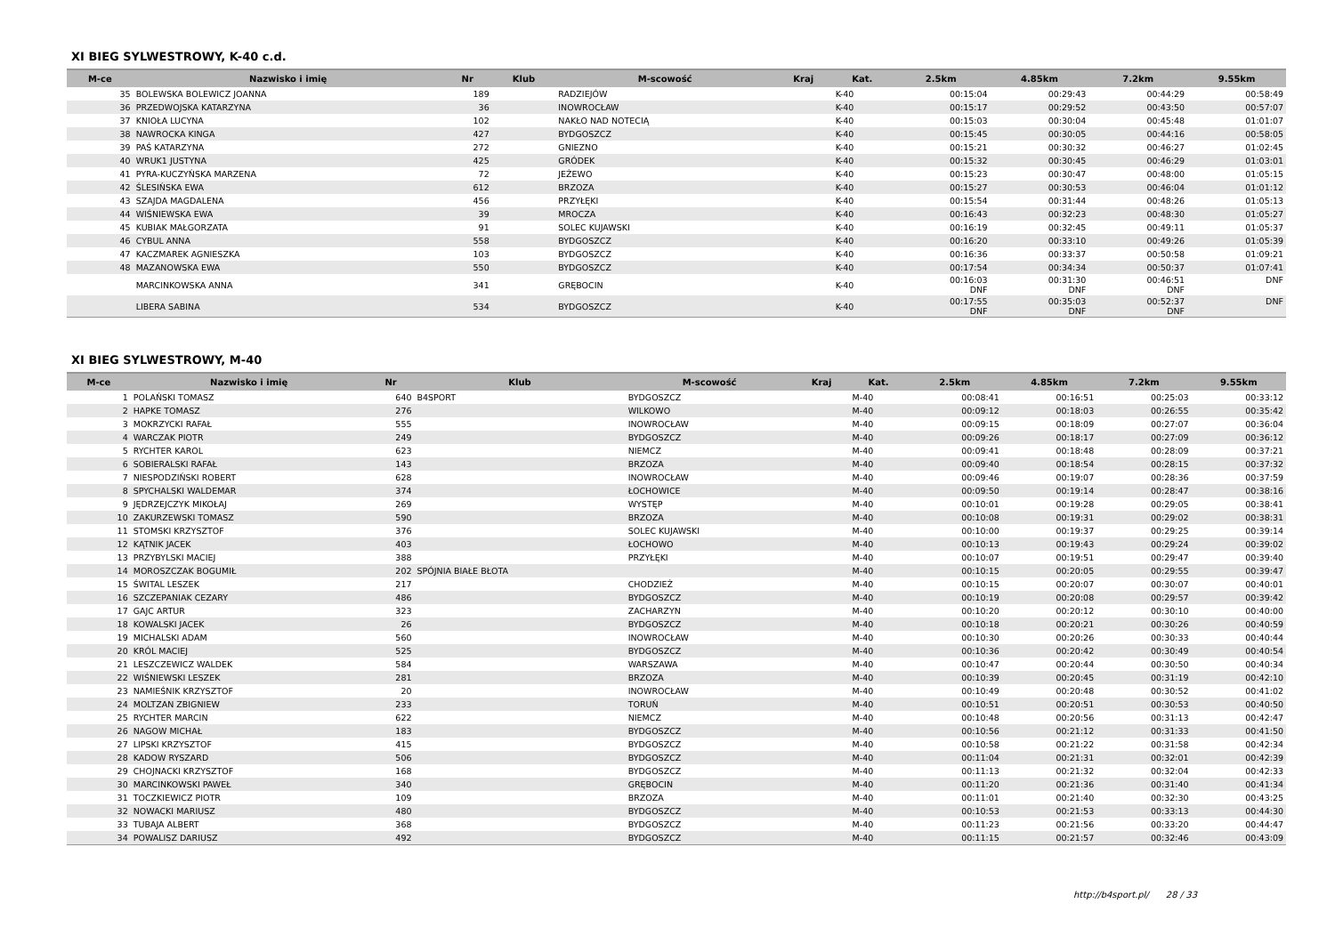XI BIEG SYLWESTROWY, K-40 c.d.
| M-ce | Nazwisko i imię | Nr | Klub | M-scowość | Kraj | Kat. | 2.5km | 4.85km | 7.2km | 9.55km |
| --- | --- | --- | --- | --- | --- | --- | --- | --- | --- | --- |
| 35 | BOLEWSKA BOLEWICZ JOANNA | 189 | | RADZIEJÓW | | K-40 | 00:15:04 | 00:29:43 | 00:44:29 | 00:58:49 |
| 36 | PRZEDWOJSKA KATARZYNA | 36 | | INOWROCŁAW | | K-40 | 00:15:17 | 00:29:52 | 00:43:50 | 00:57:07 |
| 37 | KNIOŁA LUCYNA | 102 | | NAKŁO NAD NOTECIĄ | | K-40 | 00:15:03 | 00:30:04 | 00:45:48 | 01:01:07 |
| 38 | NAWROCKA KINGA | 427 | | BYDGOSZCZ | | K-40 | 00:15:45 | 00:30:05 | 00:44:16 | 00:58:05 |
| 39 | PAŚ KATARZYNA | 272 | | GNIEZNO | | K-40 | 00:15:21 | 00:30:32 | 00:46:27 | 01:02:45 |
| 40 | WRUK1 JUSTYNA | 425 | | GRÓDEK | | K-40 | 00:15:32 | 00:30:45 | 00:46:29 | 01:03:01 |
| 41 | PYRA-KUCZYŃSKA MARZENA | 72 | | JEŻEWO | | K-40 | 00:15:23 | 00:30:47 | 00:48:00 | 01:05:15 |
| 42 | ŚLESIŃSKA EWA | 612 | | BRZOZA | | K-40 | 00:15:27 | 00:30:53 | 00:46:04 | 01:01:12 |
| 43 | SZAJDA MAGDALENA | 456 | | PRZYŁĘKI | | K-40 | 00:15:54 | 00:31:44 | 00:48:26 | 01:05:13 |
| 44 | WIŚNIEWSKA EWA | 39 | | MROCZA | | K-40 | 00:16:43 | 00:32:23 | 00:48:30 | 01:05:27 |
| 45 | KUBIAK MAŁGORZATA | 91 | | SOLEC KUJAWSKI | | K-40 | 00:16:19 | 00:32:45 | 00:49:11 | 01:05:37 |
| 46 | CYBUL ANNA | 558 | | BYDGOSZCZ | | K-40 | 00:16:20 | 00:33:10 | 00:49:26 | 01:05:39 |
| 47 | KACZMAREK AGNIESZKA | 103 | | BYDGOSZCZ | | K-40 | 00:16:36 | 00:33:37 | 00:50:58 | 01:09:21 |
| 48 | MAZANOWSKA EWA | 550 | | BYDGOSZCZ | | K-40 | 00:17:54 | 00:34:34 | 00:50:37 | 01:07:41 |
| | MARCINKOWSKA ANNA | 341 | | GRĘBOCIN | | K-40 | 00:16:03 DNF | 00:31:30 DNF | 00:46:51 DNF | DNF |
| | LIBERA SABINA | 534 | | BYDGOSZCZ | | K-40 | 00:17:55 DNF | 00:35:03 DNF | 00:52:37 DNF | DNF |
XI BIEG SYLWESTROWY, M-40
| M-ce | Nazwisko i imię | Nr | Klub | M-scowość | Kraj | Kat. | 2.5km | 4.85km | 7.2km | 9.55km |
| --- | --- | --- | --- | --- | --- | --- | --- | --- | --- | --- |
| 1 | POLAŃSKI TOMASZ | 640 | B4SPORT | BYDGOSZCZ | | M-40 | 00:08:41 | 00:16:51 | 00:25:03 | 00:33:12 |
| 2 | HAPKE TOMASZ | 276 | | WILKOWO | | M-40 | 00:09:12 | 00:18:03 | 00:26:55 | 00:35:42 |
| 3 | MOKRZYCKI RAFAŁ | 555 | | INOWROCŁAW | | M-40 | 00:09:15 | 00:18:09 | 00:27:07 | 00:36:04 |
| 4 | WARCZAK PIOTR | 249 | | BYDGOSZCZ | | M-40 | 00:09:26 | 00:18:17 | 00:27:09 | 00:36:12 |
| 5 | RYCHTER KAROL | 623 | | NIEMCZ | | M-40 | 00:09:41 | 00:18:48 | 00:28:09 | 00:37:21 |
| 6 | SOBIERALSKI RAFAŁ | 143 | | BRZOZA | | M-40 | 00:09:40 | 00:18:54 | 00:28:15 | 00:37:32 |
| 7 | NIESPODZIŃSKI ROBERT | 628 | | INOWROCŁAW | | M-40 | 00:09:46 | 00:19:07 | 00:28:36 | 00:37:59 |
| 8 | SPYCHALSKI WALDEMAR | 374 | | ŁOCHOWICE | | M-40 | 00:09:50 | 00:19:14 | 00:28:47 | 00:38:16 |
| 9 | JĘDRZEJCZYK MIKOŁAJ | 269 | | WYSTĘP | | M-40 | 00:10:01 | 00:19:28 | 00:29:05 | 00:38:41 |
| 10 | ZAKURZEWSKI TOMASZ | 590 | | BRZOZA | | M-40 | 00:10:08 | 00:19:31 | 00:29:02 | 00:38:31 |
| 11 | STOMSKI KRZYSZTOF | 376 | | SOLEC KUJAWSKI | | M-40 | 00:10:00 | 00:19:37 | 00:29:25 | 00:39:14 |
| 12 | KĄTNIK JACEK | 403 | | ŁOCHOWO | | M-40 | 00:10:13 | 00:19:43 | 00:29:24 | 00:39:02 |
| 13 | PRZYBYLSKI MACIEJ | 388 | | PRZYŁĘKI | | M-40 | 00:10:07 | 00:19:51 | 00:29:47 | 00:39:40 |
| 14 | MOROSZCZAK BOGUMIŁ | 202 | SPÓJNIA BIAŁE BŁOTA | | | M-40 | 00:10:15 | 00:20:05 | 00:29:55 | 00:39:47 |
| 15 | ŚWITAL LESZEK | 217 | | CHODZIEŻ | | M-40 | 00:10:15 | 00:20:07 | 00:30:07 | 00:40:01 |
| 16 | SZCZEPANIAK CEZARY | 486 | | BYDGOSZCZ | | M-40 | 00:10:19 | 00:20:08 | 00:29:57 | 00:39:42 |
| 17 | GAJC ARTUR | 323 | | ZACHARZYN | | M-40 | 00:10:20 | 00:20:12 | 00:30:10 | 00:40:00 |
| 18 | KOWALSKI JACEK | 26 | | BYDGOSZCZ | | M-40 | 00:10:18 | 00:20:21 | 00:30:26 | 00:40:59 |
| 19 | MICHALSKI ADAM | 560 | | INOWROCŁAW | | M-40 | 00:10:30 | 00:20:26 | 00:30:33 | 00:40:44 |
| 20 | KRÓL MACIEJ | 525 | | BYDGOSZCZ | | M-40 | 00:10:36 | 00:20:42 | 00:30:49 | 00:40:54 |
| 21 | LESZCZEWICZ WALDEK | 584 | | WARSZAWA | | M-40 | 00:10:47 | 00:20:44 | 00:30:50 | 00:40:34 |
| 22 | WIŚNIEWSKI LESZEK | 281 | | BRZOZA | | M-40 | 00:10:39 | 00:20:45 | 00:31:19 | 00:42:10 |
| 23 | NAMIEŚNIK KRZYSZTOF | 20 | | INOWROCŁAW | | M-40 | 00:10:49 | 00:20:48 | 00:30:52 | 00:41:02 |
| 24 | MOLTZAN ZBIGNIEW | 233 | | TORUŃ | | M-40 | 00:10:51 | 00:20:51 | 00:30:53 | 00:40:50 |
| 25 | RYCHTER MARCIN | 622 | | NIEMCZ | | M-40 | 00:10:48 | 00:20:56 | 00:31:13 | 00:42:47 |
| 26 | NAGOW MICHAŁ | 183 | | BYDGOSZCZ | | M-40 | 00:10:56 | 00:21:12 | 00:31:33 | 00:41:50 |
| 27 | LIPSKI KRZYSZTOF | 415 | | BYDGOSZCZ | | M-40 | 00:10:58 | 00:21:22 | 00:31:58 | 00:42:34 |
| 28 | KADOW RYSZARD | 506 | | BYDGOSZCZ | | M-40 | 00:11:04 | 00:21:31 | 00:32:01 | 00:42:39 |
| 29 | CHOJNACKI KRZYSZTOF | 168 | | BYDGOSZCZ | | M-40 | 00:11:13 | 00:21:32 | 00:32:04 | 00:42:33 |
| 30 | MARCINKOWSKI PAWEŁ | 340 | | GRĘBOCIN | | M-40 | 00:11:20 | 00:21:36 | 00:31:40 | 00:41:34 |
| 31 | TOCZKIEWICZ PIOTR | 109 | | BRZOZA | | M-40 | 00:11:01 | 00:21:40 | 00:32:30 | 00:43:25 |
| 32 | NOWACKI MARIUSZ | 480 | | BYDGOSZCZ | | M-40 | 00:10:53 | 00:21:53 | 00:33:13 | 00:44:30 |
| 33 | TUBAJA ALBERT | 368 | | BYDGOSZCZ | | M-40 | 00:11:23 | 00:21:56 | 00:33:20 | 00:44:47 |
| 34 | POWALISZ DARIUSZ | 492 | | BYDGOSZCZ | | M-40 | 00:11:15 | 00:21:57 | 00:32:46 | 00:43:09 |
http://b4sport.pl/ 28 / 33